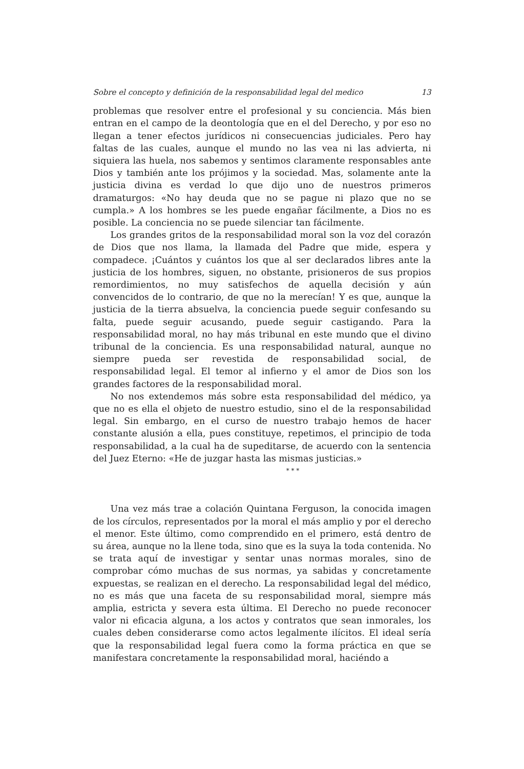Sobre el concepto y definición de la responsabilidad legal del medico 13
problemas que resolver entre el profesional y su conciencia. Más bien entran en el campo de la deontología que en el del Derecho, y por eso no llegan a tener efectos jurídicos ni consecuencias judiciales. Pero hay faltas de las cuales, aunque el mundo no las vea ni las advierta, ni siquiera las huela, nos sabemos y sentimos claramente responsables ante Dios y también ante los prójimos y la sociedad. Mas, solamente ante la justicia divina es verdad lo que dijo uno de nuestros primeros dramaturgos: «No hay deuda que no se pague ni plazo que no se cumpla.» A los hombres se les puede engañar fácilmente, a Dios no es posible. La conciencia no se puede silenciar tan fácilmente.
Los grandes gritos de la responsabilidad moral son la voz del corazón de Dios que nos llama, la llamada del Padre que mide, espera y compadece. ¡Cuántos y cuántos los que al ser declarados libres ante la justicia de los hombres, siguen, no obstante, prisioneros de sus propios remordimientos, no muy satisfechos de aquella decisión y aún convencidos de lo contrario, de que no la merecían! Y es que, aunque la justicia de la tierra absuelva, la conciencia puede seguir confesando su falta, puede seguir acusando, puede seguir castigando. Para la responsabilidad moral, no hay más tribunal en este mundo que el divino tribunal de la conciencia. Es una responsabilidad natural, aunque no siempre pueda ser revestida de responsabilidad social, de responsabilidad legal. El temor al infierno y el amor de Dios son los grandes factores de la responsabilidad moral.
No nos extendemos más sobre esta responsabilidad del médico, ya que no es ella el objeto de nuestro estudio, sino el de la responsabilidad legal. Sin embargo, en el curso de nuestro trabajo hemos de hacer constante alusión a ella, pues constituye, repetimos, el principio de toda responsabilidad, a la cual ha de supeditarse, de acuerdo con la sentencia del Juez Eterno: «He de juzgar hasta las mismas justicias.»
* * *
Una vez más trae a colación Quintana Ferguson, la conocida imagen de los círculos, representados por la moral el más amplio y por el derecho el menor. Este último, como comprendido en el primero, está dentro de su área, aunque no la llene toda, sino que es la suya la toda contenida. No se trata aquí de investigar y sentar unas normas morales, sino de comprobar cómo muchas de sus normas, ya sabidas y concretamente expuestas, se realizan en el derecho. La responsabilidad legal del médico, no es más que una faceta de su responsabilidad moral, siempre más amplia, estricta y severa esta última. El Derecho no puede reconocer valor ni eficacia alguna, a los actos y contratos que sean inmorales, los cuales deben considerarse como actos legalmente ilícitos. El ideal sería que la responsabilidad legal fuera como la forma práctica en que se manifestara concretamente la responsabilidad moral, haciéndo a